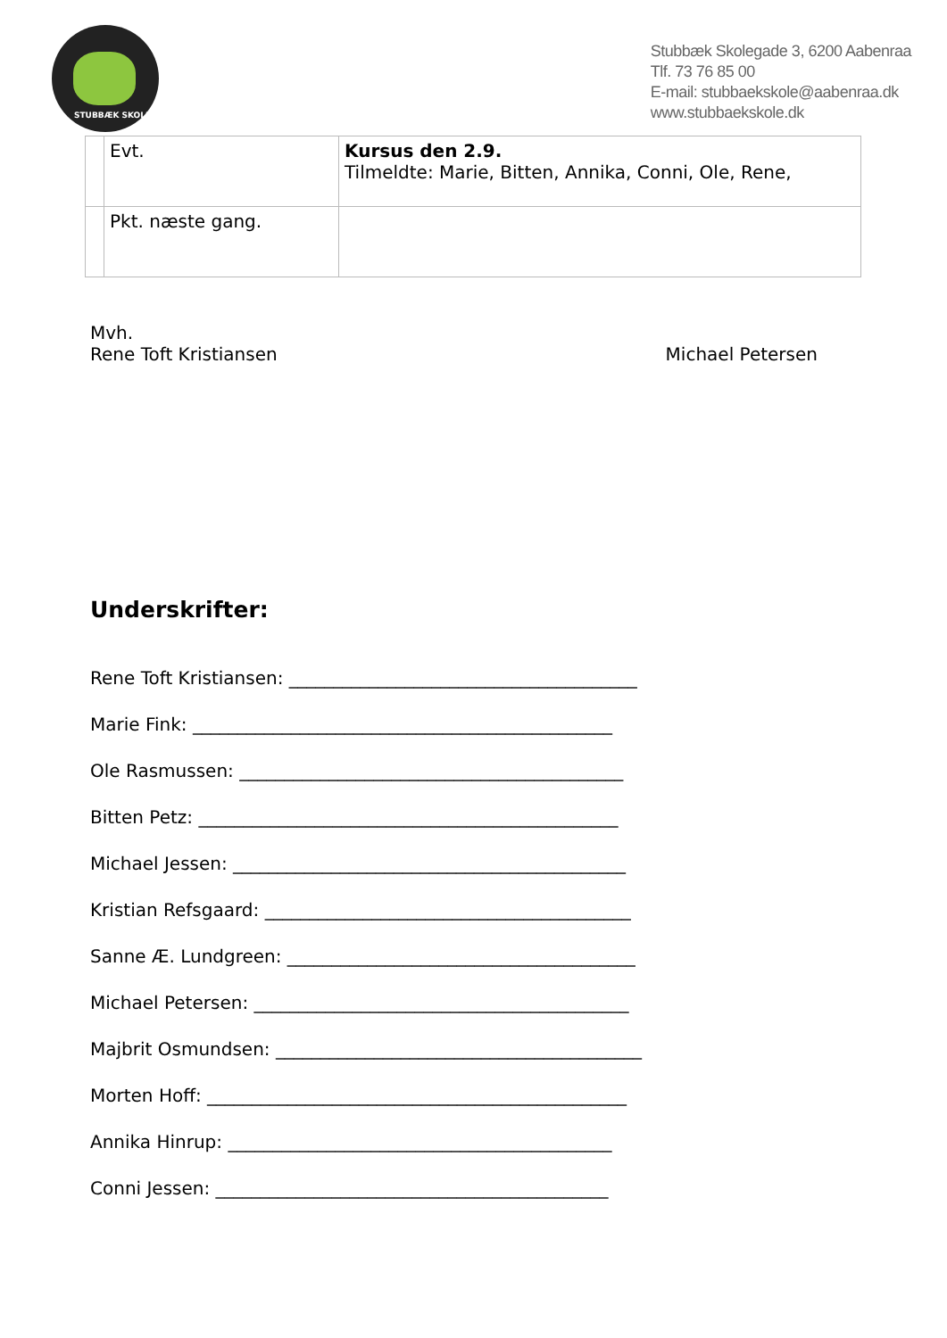STUBBÆK SKOLE
Stubbæk Skolegade 3, 6200 Aabenraa
Tlf. 73 76 85 00
E-mail: stubbaekskole@aabenraa.dk
www.stubbaekskole.dk
| | Evt. | Kursus den 2.9. Tilmeldte: Marie, Bitten, Annika, Conni, Ole, Rene, |
| | Pkt. næste gang. | |
Mvh.
Rene Toft Kristiansen Michael Petersen
Underskrifter:
Rene Toft Kristiansen: _______________________________________
Marie Fink: _______________________________________________
Ole Rasmussen: ___________________________________________
Bitten Petz: _______________________________________________
Michael Jessen: ____________________________________________
Kristian Refsgaard: _________________________________________
Sanne Æ. Lundgreen: _______________________________________
Michael Petersen: __________________________________________
Majbrit Osmundsen: _________________________________________
Morten Hoff: _______________________________________________
Annika Hinrup: ___________________________________________
Conni Jessen: ____________________________________________